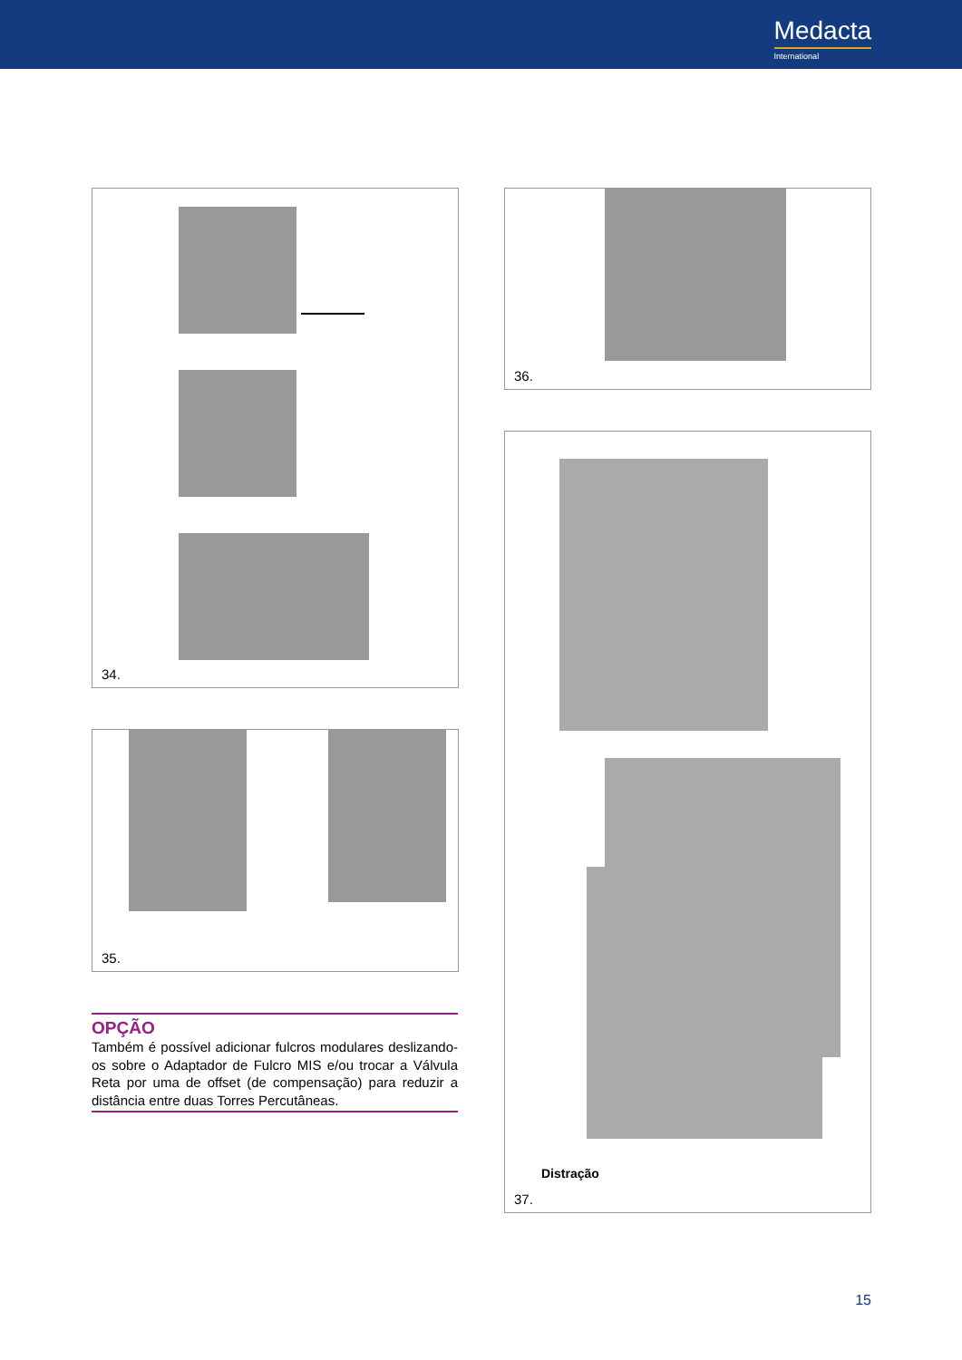Medacta
International
34.
35.
36.
Distração
37.
OPÇÃO
Também é possível adicionar fulcros modulares deslizando-os sobre o Adaptador de Fulcro MIS e/ou trocar a Válvula Reta por uma de offset (de compensação) para reduzir a distância entre duas Torres Percutâneas.
15